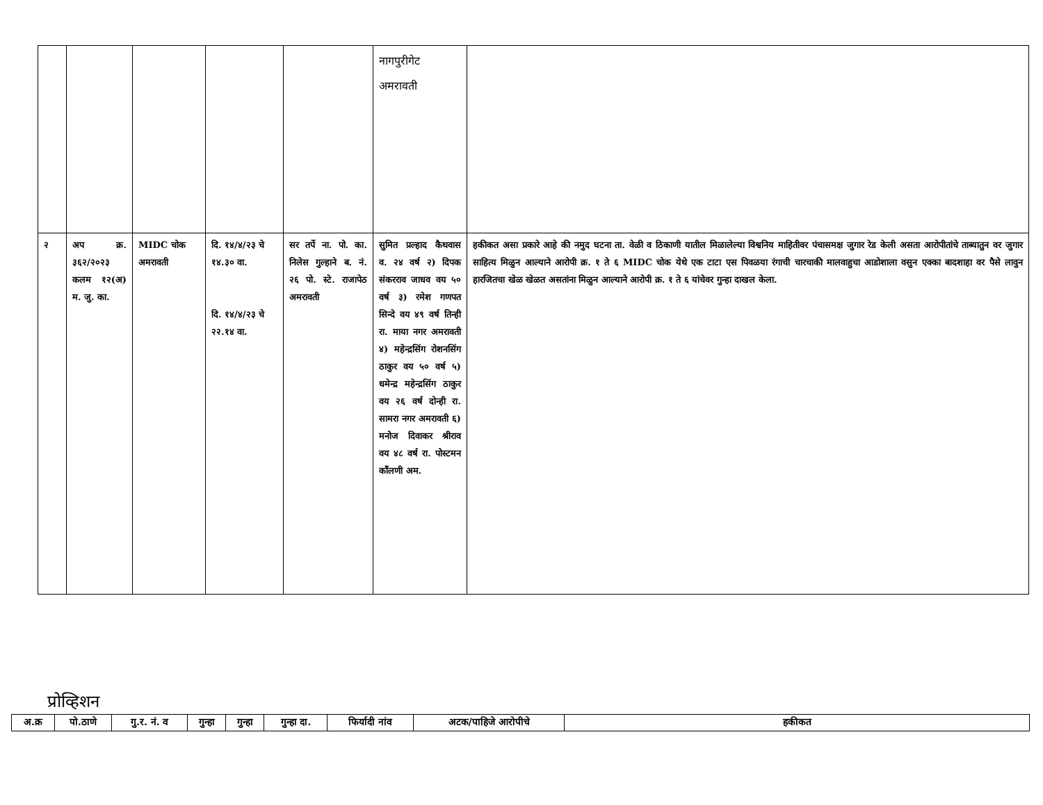| | | | | | नागपुरीगेट अमरावती | |
| २ | अप क्र. ३६२/२०२३ कलम १२(अ) म. जु. का. | MIDC चोक अमरावती | दि. १४/४/२३ चे १४.३० वा. दि. १४/४/२३ चे २२.१४ वा. | सर तर्पे ना. पो. का. निलेस गुल्हाने ब. नं. २६ पो. स्टे. राजापेठ अमरावती | सुमित प्रल्हाद कैथवास व. २४ वर्ष २) दिपक संकरराव जाधव वय ५० वर्ष ३) रमेश गणपत सिन्दे वय ४९ वर्ष तिन्ही रा. माया नगर अमरावती ४) महेन्द्रसिंग रोशनसिंग ठाकुर वय ५० वर्ष ५) धमेन्द्र महेन्द्रसिंग ठाकुर वय २६ वर्ष दोन्ही रा. सामरा नगर अमरावती ६) मनोज दिवाकर श्रीराव वय ४८ वर्ष रा. पोस्टमन कॉंलणी अम. | हकीकत असा प्रकारे आहे की नमुद घटना ता. वेळी व ठिकाणी यातील मिळालेल्या विश्वनिय माहितीवर पंचासमक्ष जुगार रेड केली असता आरोपीतांचे ताब्यातुन वर जुगार साहित्य मिळुन आल्याने आरोपी क्र. १ ते ६ MIDC चोक येथे एक टाटा एस पिवळया रंगाची चारचाकी मालवाहुचा आडोशाला वसुन एक्का बादशाहा वर पैसे लावुन हारजितचा खेळ खेळत असतांना मिळुन आल्याने आरोपी क्र. १ ते ६ यांचेवर गुन्हा दाखल केला. |
प्रोव्हिशन
| अ.क्र | पो.ठाणे | गु.र. नं. व | गुन्हा | गुन्हा | गुन्हा दा. | फिर्यादी नांव | अटक/पाहिजे आरोपीचे | हकीकत |
| --- | --- | --- | --- | --- | --- | --- | --- | --- |